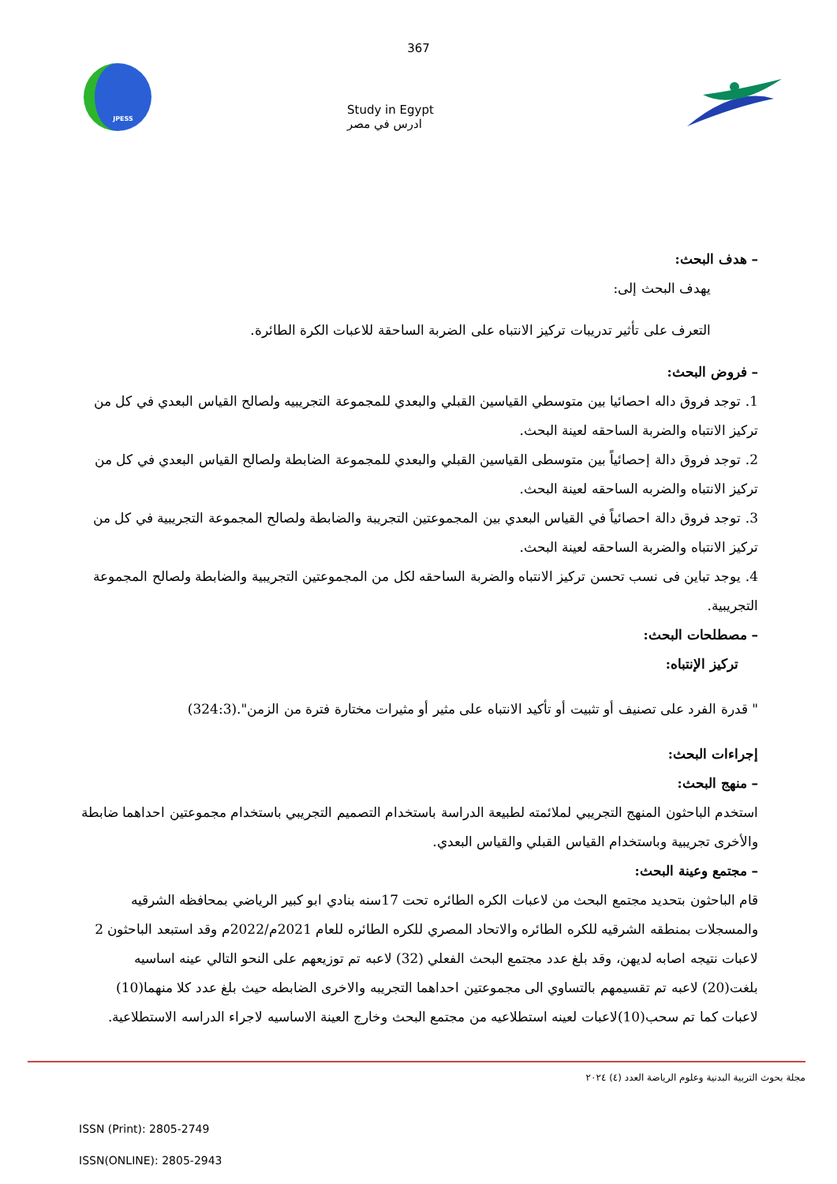367
JPESS
Study in Egypt
ادرس في مصر
– هدف البحث:
يهدف البحث إلى:
التعرف على تأثير تدريبات تركيز الانتباه على الضربة الساحقة للاعبات الكرة الطائرة.
– فروض البحث:
1. توجد فروق داله احصائيا بين متوسطي القياسين القبلي والبعدي للمجموعة التجريبيه ولصالح القياس البعدي في كل من تركيز الانتباه والضربة الساحقه لعينة البحث.
2. توجد فروق دالة إحصائياً بين متوسطى القياسين القبلي والبعدي للمجموعة الضابطة ولصالح القياس البعدي في كل من تركيز الانتباه والضربه الساحقه لعينة البحث.
3. توجد فروق دالة احصائياً في القياس البعدي بين المجموعتين التجريبة والضابطة ولصالح المجموعة التجريبية في كل من تركيز الانتباه والضربة الساحقه لعينة البحث.
4. يوجد تباين فى نسب تحسن تركيز الانتباه والضربة الساحقه لكل من المجموعتين التجريبية والضابطة ولصالح المجموعة التجريبية.
– مصطلحات البحث:
تركيز الإنتباه:
" قدرة الفرد على تصنيف أو تثبيت أو تأكيد الانتباه على مثير أو مثيرات مختارة فترة من الزمن".(324:3)
إجراءات البحث:
– منهج البحث:
استخدم الباحثون المنهج التجريبي لملائمته لطبيعة الدراسة باستخدام التصميم التجريبي باستخدام مجموعتين احداهما ضابطة والأخرى تجريبية وباستخدام القياس القبلي والقياس البعدي.
– مجتمع وعينة البحث:
قام الباحثون بتحديد مجتمع البحث من لاعبات الكره الطائره تحت 17سنه بنادي ابو كبير الرياضي بمحافظه الشرقيه والمسجلات بمنطقه الشرقيه للكره الطائره والاتحاد المصري للكره الطائره للعام 2021م/2022م وقد استبعد الباحثون 2 لاعبات نتيجه اصابه لديهن، وقد بلغ عدد مجتمع البحث الفعلي (32) لاعبه تم توزيعهم على النحو التالي عينه اساسيه بلغت(20) لاعبه تم تقسيمهم بالتساوي الى مجموعتين احداهما التجريبه والاخرى الضابطه حيث بلغ عدد كلا منهما(10) لاعبات كما تم سحب(10)لاعبات لعينه استطلاعيه من مجتمع البحث وخارج العينة الاساسيه لاجراء الدراسه الاستطلاعية.
مجلة بحوث التربية البدنية وعلوم الرياضة العدد (٤) ٢٠٢٤
ISSN (Print): 2805-2749
ISSN(ONLINE): 2805-2943